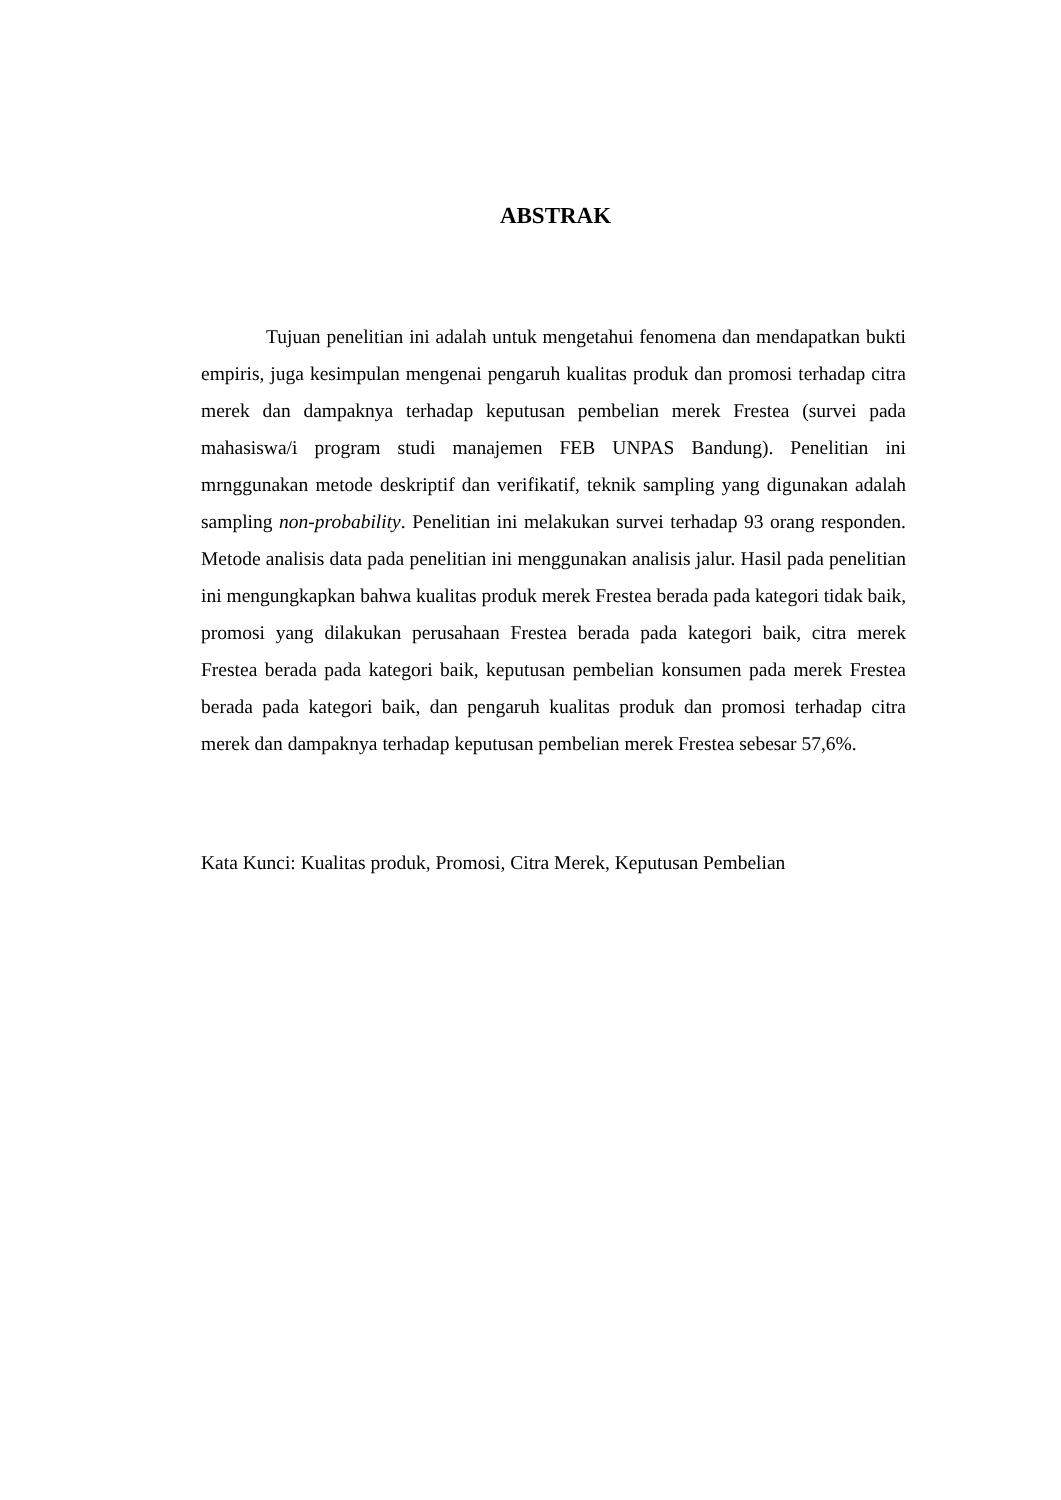ABSTRAK
Tujuan penelitian ini adalah untuk mengetahui fenomena dan mendapatkan bukti empiris, juga kesimpulan mengenai pengaruh kualitas produk dan promosi terhadap citra merek dan dampaknya terhadap keputusan pembelian merek Frestea (survei pada mahasiswa/i program studi manajemen FEB UNPAS Bandung). Penelitian ini mrnggunakan metode deskriptif dan verifikatif, teknik sampling yang digunakan adalah sampling non-probability. Penelitian ini melakukan survei terhadap 93 orang responden. Metode analisis data pada penelitian ini menggunakan analisis jalur. Hasil pada penelitian ini mengungkapkan bahwa kualitas produk merek Frestea berada pada kategori tidak baik, promosi yang dilakukan perusahaan Frestea berada pada kategori baik, citra merek Frestea berada pada kategori baik, keputusan pembelian konsumen pada merek Frestea berada pada kategori baik, dan pengaruh kualitas produk dan promosi terhadap citra merek dan dampaknya terhadap keputusan pembelian merek Frestea sebesar 57,6%.
Kata Kunci: Kualitas produk, Promosi, Citra Merek, Keputusan Pembelian